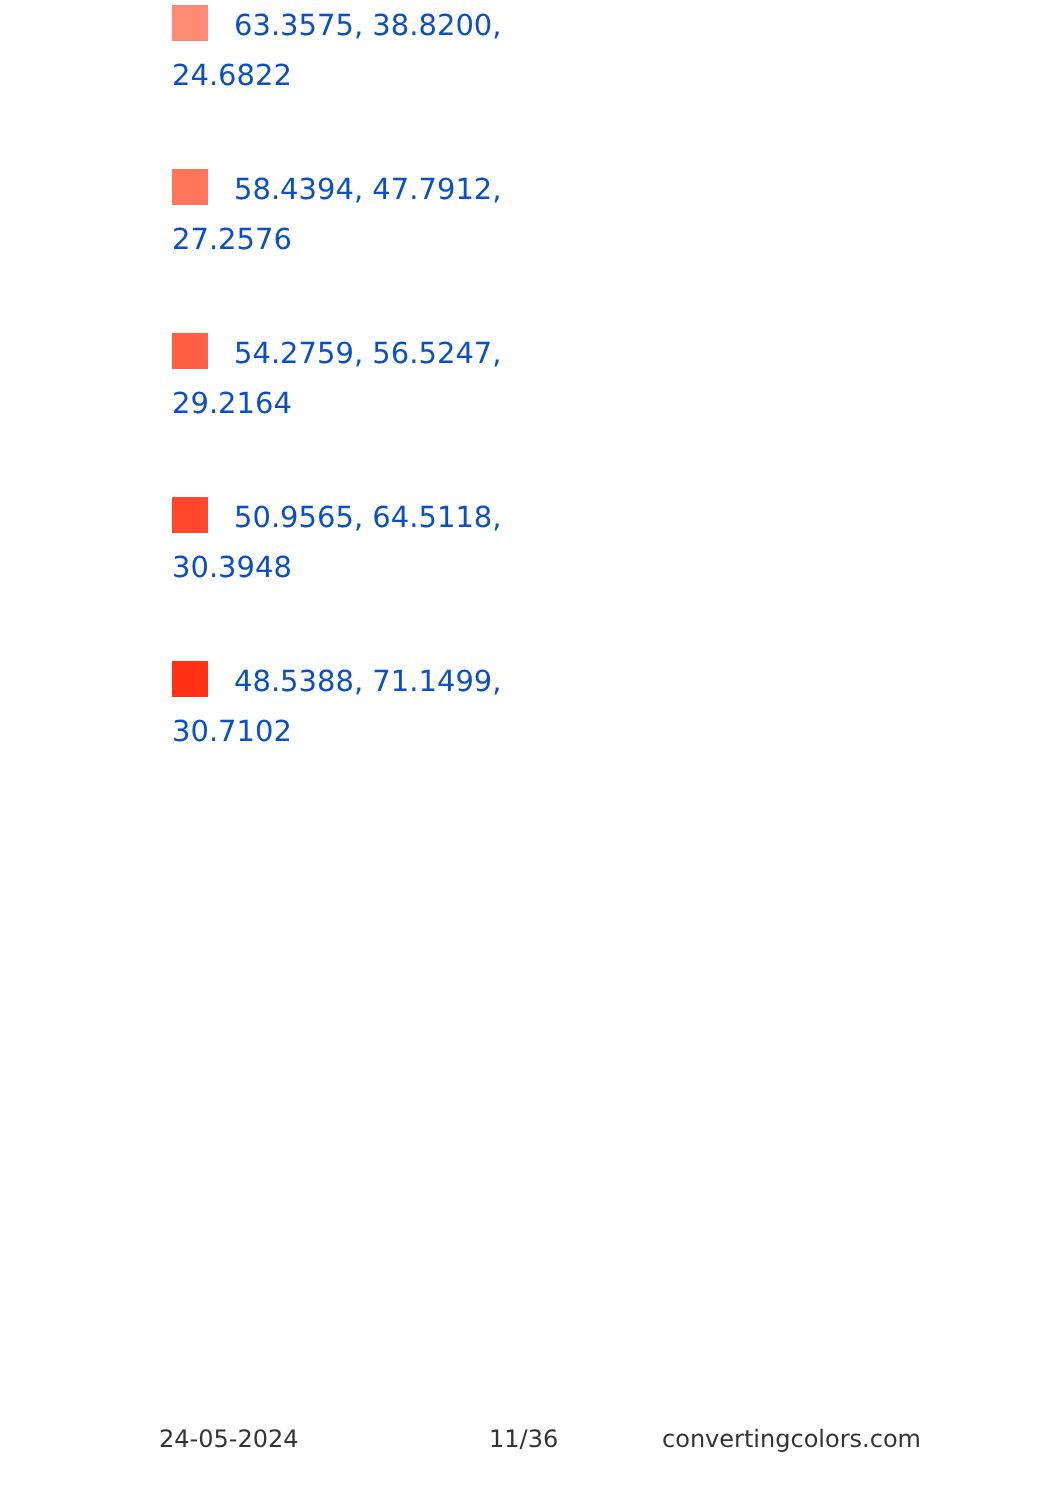63.3575, 38.8200, 24.6822
58.4394, 47.7912, 27.2576
54.2759, 56.5247, 29.2164
50.9565, 64.5118, 30.3948
48.5388, 71.1499, 30.7102
24-05-2024 11/36 convertingcolors.com